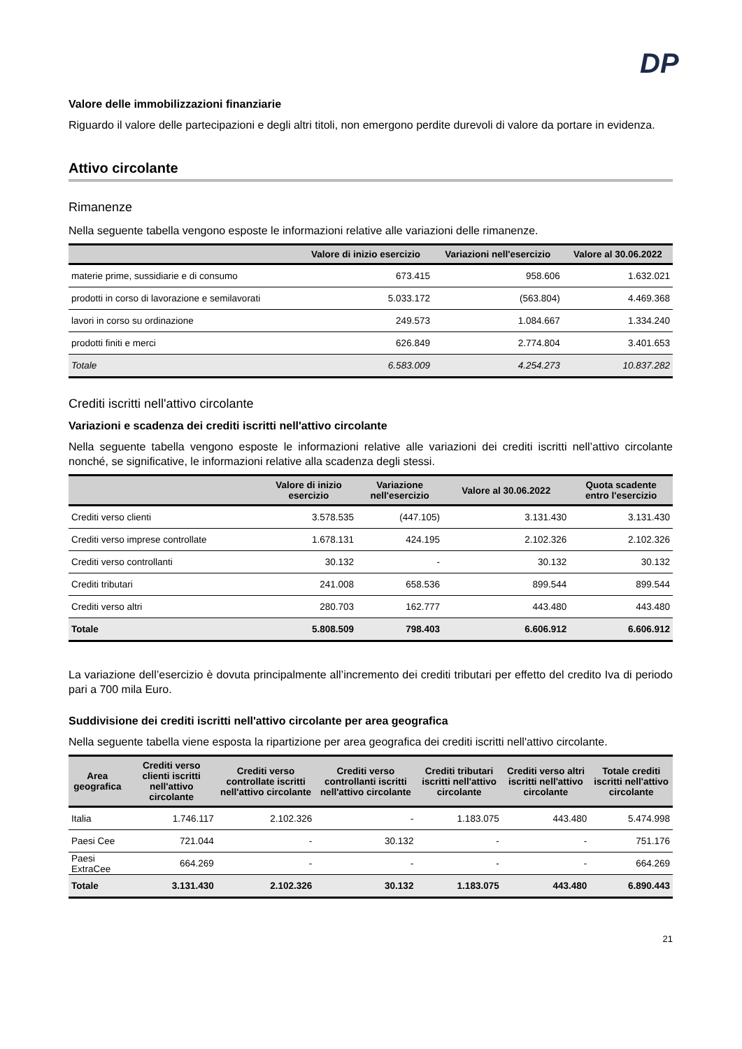DP
Valore delle immobilizzazioni finanziarie
Riguardo il valore delle partecipazioni e degli altri titoli, non emergono perdite durevoli di valore da portare in evidenza.
Attivo circolante
Rimanenze
Nella seguente tabella vengono esposte le informazioni relative alle variazioni delle rimanenze.
| | Valore di inizio esercizio | Variazioni nell'esercizio | Valore al 30.06.2022 |
| --- | --- | --- | --- |
| materie prime, sussidiarie e di consumo | 673.415 | 958.606 | 1.632.021 |
| prodotti in corso di lavorazione e semilavorati | 5.033.172 | (563.804) | 4.469.368 |
| lavori in corso su ordinazione | 249.573 | 1.084.667 | 1.334.240 |
| prodotti finiti e merci | 626.849 | 2.774.804 | 3.401.653 |
| Totale | 6.583.009 | 4.254.273 | 10.837.282 |
Crediti iscritti nell'attivo circolante
Variazioni e scadenza dei crediti iscritti nell'attivo circolante
Nella seguente tabella vengono esposte le informazioni relative alle variazioni dei crediti iscritti nell’attivo circolante nonché, se significative, le informazioni relative alla scadenza degli stessi.
| | Valore di inizio esercizio | Variazione nell'esercizio | Valore al 30.06.2022 | Quota scadente entro l'esercizio |
| --- | --- | --- | --- | --- |
| Crediti verso clienti | 3.578.535 | (447.105) | 3.131.430 | 3.131.430 |
| Crediti verso imprese controllate | 1.678.131 | 424.195 | 2.102.326 | 2.102.326 |
| Crediti verso controllanti | 30.132 | - | 30.132 | 30.132 |
| Crediti tributari | 241.008 | 658.536 | 899.544 | 899.544 |
| Crediti verso altri | 280.703 | 162.777 | 443.480 | 443.480 |
| Totale | 5.808.509 | 798.403 | 6.606.912 | 6.606.912 |
La variazione dell’esercizio è dovuta principalmente all’incremento dei crediti tributari per effetto del credito Iva di periodo pari a 700 mila Euro.
Suddivisione dei crediti iscritti nell'attivo circolante per area geografica
Nella seguente tabella viene esposta la ripartizione per area geografica dei crediti iscritti nell'attivo circolante.
| Area geografica | Crediti verso clienti iscritti nell'attivo circolante | Crediti verso controllate iscritti nell'attivo circolante | Crediti verso controllanti iscritti nell'attivo circolante | Crediti tributari iscritti nell'attivo circolante | Crediti verso altri iscritti nell'attivo circolante | Totale crediti iscritti nell'attivo circolante |
| --- | --- | --- | --- | --- | --- | --- |
| Italia | 1.746.117 | 2.102.326 | - | 1.183.075 | 443.480 | 5.474.998 |
| Paesi Cee | 721.044 | - | 30.132 | - | - | 751.176 |
| Paesi ExtraCee | 664.269 | - | - | - | - | 664.269 |
| Totale | 3.131.430 | 2.102.326 | 30.132 | 1.183.075 | 443.480 | 6.890.443 |
21